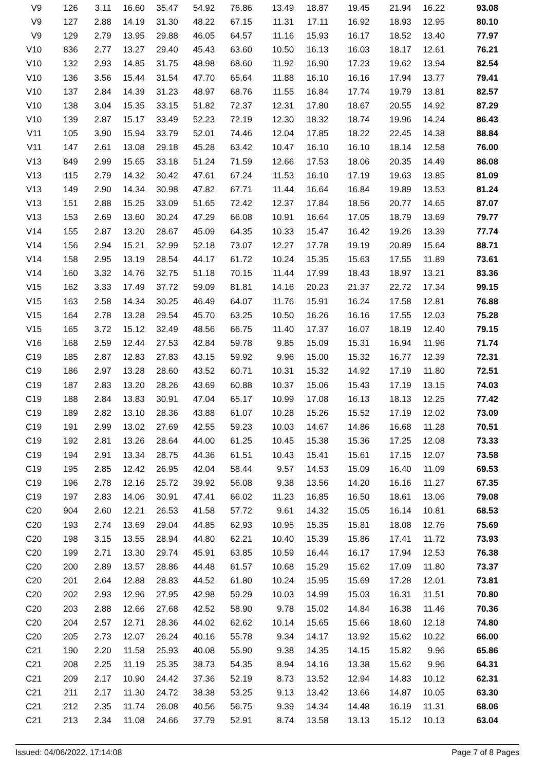| V9 | 126 | 3.11 | 16.60 | 35.47 | 54.92 | 76.86 | 13.49 | 18.87 | 19.45 | 21.94 | 16.22 | 93.08 |
| V9 | 127 | 2.88 | 14.19 | 31.30 | 48.22 | 67.15 | 11.31 | 17.11 | 16.92 | 18.93 | 12.95 | 80.10 |
| V9 | 129 | 2.79 | 13.95 | 29.88 | 46.05 | 64.57 | 11.16 | 15.93 | 16.17 | 18.52 | 13.40 | 77.97 |
| V10 | 836 | 2.77 | 13.27 | 29.40 | 45.43 | 63.60 | 10.50 | 16.13 | 16.03 | 18.17 | 12.61 | 76.21 |
| V10 | 132 | 2.93 | 14.85 | 31.75 | 48.98 | 68.60 | 11.92 | 16.90 | 17.23 | 19.62 | 13.94 | 82.54 |
| V10 | 136 | 3.56 | 15.44 | 31.54 | 47.70 | 65.64 | 11.88 | 16.10 | 16.16 | 17.94 | 13.77 | 79.41 |
| V10 | 137 | 2.84 | 14.39 | 31.23 | 48.97 | 68.76 | 11.55 | 16.84 | 17.74 | 19.79 | 13.81 | 82.57 |
| V10 | 138 | 3.04 | 15.35 | 33.15 | 51.82 | 72.37 | 12.31 | 17.80 | 18.67 | 20.55 | 14.92 | 87.29 |
| V10 | 139 | 2.87 | 15.17 | 33.49 | 52.23 | 72.19 | 12.30 | 18.32 | 18.74 | 19.96 | 14.24 | 86.43 |
| V11 | 105 | 3.90 | 15.94 | 33.79 | 52.01 | 74.46 | 12.04 | 17.85 | 18.22 | 22.45 | 14.38 | 88.84 |
| V11 | 147 | 2.61 | 13.08 | 29.18 | 45.28 | 63.42 | 10.47 | 16.10 | 16.10 | 18.14 | 12.58 | 76.00 |
| V13 | 849 | 2.99 | 15.65 | 33.18 | 51.24 | 71.59 | 12.66 | 17.53 | 18.06 | 20.35 | 14.49 | 86.08 |
| V13 | 115 | 2.79 | 14.32 | 30.42 | 47.61 | 67.24 | 11.53 | 16.10 | 17.19 | 19.63 | 13.85 | 81.09 |
| V13 | 149 | 2.90 | 14.34 | 30.98 | 47.82 | 67.71 | 11.44 | 16.64 | 16.84 | 19.89 | 13.53 | 81.24 |
| V13 | 151 | 2.88 | 15.25 | 33.09 | 51.65 | 72.42 | 12.37 | 17.84 | 18.56 | 20.77 | 14.65 | 87.07 |
| V13 | 153 | 2.69 | 13.60 | 30.24 | 47.29 | 66.08 | 10.91 | 16.64 | 17.05 | 18.79 | 13.69 | 79.77 |
| V14 | 155 | 2.87 | 13.20 | 28.67 | 45.09 | 64.35 | 10.33 | 15.47 | 16.42 | 19.26 | 13.39 | 77.74 |
| V14 | 156 | 2.94 | 15.21 | 32.99 | 52.18 | 73.07 | 12.27 | 17.78 | 19.19 | 20.89 | 15.64 | 88.71 |
| V14 | 158 | 2.95 | 13.19 | 28.54 | 44.17 | 61.72 | 10.24 | 15.35 | 15.63 | 17.55 | 11.89 | 73.61 |
| V14 | 160 | 3.32 | 14.76 | 32.75 | 51.18 | 70.15 | 11.44 | 17.99 | 18.43 | 18.97 | 13.21 | 83.36 |
| V15 | 162 | 3.33 | 17.49 | 37.72 | 59.09 | 81.81 | 14.16 | 20.23 | 21.37 | 22.72 | 17.34 | 99.15 |
| V15 | 163 | 2.58 | 14.34 | 30.25 | 46.49 | 64.07 | 11.76 | 15.91 | 16.24 | 17.58 | 12.81 | 76.88 |
| V15 | 164 | 2.78 | 13.28 | 29.54 | 45.70 | 63.25 | 10.50 | 16.26 | 16.16 | 17.55 | 12.03 | 75.28 |
| V15 | 165 | 3.72 | 15.12 | 32.49 | 48.56 | 66.75 | 11.40 | 17.37 | 16.07 | 18.19 | 12.40 | 79.15 |
| V16 | 168 | 2.59 | 12.44 | 27.53 | 42.84 | 59.78 | 9.85 | 15.09 | 15.31 | 16.94 | 11.96 | 71.74 |
| C19 | 185 | 2.87 | 12.83 | 27.83 | 43.15 | 59.92 | 9.96 | 15.00 | 15.32 | 16.77 | 12.39 | 72.31 |
| C19 | 186 | 2.97 | 13.28 | 28.60 | 43.52 | 60.71 | 10.31 | 15.32 | 14.92 | 17.19 | 11.80 | 72.51 |
| C19 | 187 | 2.83 | 13.20 | 28.26 | 43.69 | 60.88 | 10.37 | 15.06 | 15.43 | 17.19 | 13.15 | 74.03 |
| C19 | 188 | 2.84 | 13.83 | 30.91 | 47.04 | 65.17 | 10.99 | 17.08 | 16.13 | 18.13 | 12.25 | 77.42 |
| C19 | 189 | 2.82 | 13.10 | 28.36 | 43.88 | 61.07 | 10.28 | 15.26 | 15.52 | 17.19 | 12.02 | 73.09 |
| C19 | 191 | 2.99 | 13.02 | 27.69 | 42.55 | 59.23 | 10.03 | 14.67 | 14.86 | 16.68 | 11.28 | 70.51 |
| C19 | 192 | 2.81 | 13.26 | 28.64 | 44.00 | 61.25 | 10.45 | 15.38 | 15.36 | 17.25 | 12.08 | 73.33 |
| C19 | 194 | 2.91 | 13.34 | 28.75 | 44.36 | 61.51 | 10.43 | 15.41 | 15.61 | 17.15 | 12.07 | 73.58 |
| C19 | 195 | 2.85 | 12.42 | 26.95 | 42.04 | 58.44 | 9.57 | 14.53 | 15.09 | 16.40 | 11.09 | 69.53 |
| C19 | 196 | 2.78 | 12.16 | 25.72 | 39.92 | 56.08 | 9.38 | 13.56 | 14.20 | 16.16 | 11.27 | 67.35 |
| C19 | 197 | 2.83 | 14.06 | 30.91 | 47.41 | 66.02 | 11.23 | 16.85 | 16.50 | 18.61 | 13.06 | 79.08 |
| C20 | 904 | 2.60 | 12.21 | 26.53 | 41.58 | 57.72 | 9.61 | 14.32 | 15.05 | 16.14 | 10.81 | 68.53 |
| C20 | 193 | 2.74 | 13.69 | 29.04 | 44.85 | 62.93 | 10.95 | 15.35 | 15.81 | 18.08 | 12.76 | 75.69 |
| C20 | 198 | 3.15 | 13.55 | 28.94 | 44.80 | 62.21 | 10.40 | 15.39 | 15.86 | 17.41 | 11.72 | 73.93 |
| C20 | 199 | 2.71 | 13.30 | 29.74 | 45.91 | 63.85 | 10.59 | 16.44 | 16.17 | 17.94 | 12.53 | 76.38 |
| C20 | 200 | 2.89 | 13.57 | 28.86 | 44.48 | 61.57 | 10.68 | 15.29 | 15.62 | 17.09 | 11.80 | 73.37 |
| C20 | 201 | 2.64 | 12.88 | 28.83 | 44.52 | 61.80 | 10.24 | 15.95 | 15.69 | 17.28 | 12.01 | 73.81 |
| C20 | 202 | 2.93 | 12.96 | 27.95 | 42.98 | 59.29 | 10.03 | 14.99 | 15.03 | 16.31 | 11.51 | 70.80 |
| C20 | 203 | 2.88 | 12.66 | 27.68 | 42.52 | 58.90 | 9.78 | 15.02 | 14.84 | 16.38 | 11.46 | 70.36 |
| C20 | 204 | 2.57 | 12.71 | 28.36 | 44.02 | 62.62 | 10.14 | 15.65 | 15.66 | 18.60 | 12.18 | 74.80 |
| C20 | 205 | 2.73 | 12.07 | 26.24 | 40.16 | 55.78 | 9.34 | 14.17 | 13.92 | 15.62 | 10.22 | 66.00 |
| C21 | 190 | 2.20 | 11.58 | 25.93 | 40.08 | 55.90 | 9.38 | 14.35 | 14.15 | 15.82 | 9.96 | 65.86 |
| C21 | 208 | 2.25 | 11.19 | 25.35 | 38.73 | 54.35 | 8.94 | 14.16 | 13.38 | 15.62 | 9.96 | 64.31 |
| C21 | 209 | 2.17 | 10.90 | 24.42 | 37.36 | 52.19 | 8.73 | 13.52 | 12.94 | 14.83 | 10.12 | 62.31 |
| C21 | 211 | 2.17 | 11.30 | 24.72 | 38.38 | 53.25 | 9.13 | 13.42 | 13.66 | 14.87 | 10.05 | 63.30 |
| C21 | 212 | 2.35 | 11.74 | 26.08 | 40.56 | 56.75 | 9.39 | 14.34 | 14.48 | 16.19 | 11.31 | 68.06 |
| C21 | 213 | 2.34 | 11.08 | 24.66 | 37.79 | 52.91 | 8.74 | 13.58 | 13.13 | 15.12 | 10.13 | 63.04 |
Issued: 04/06/2022. 17:14:08 Page 7 of 8 Pages